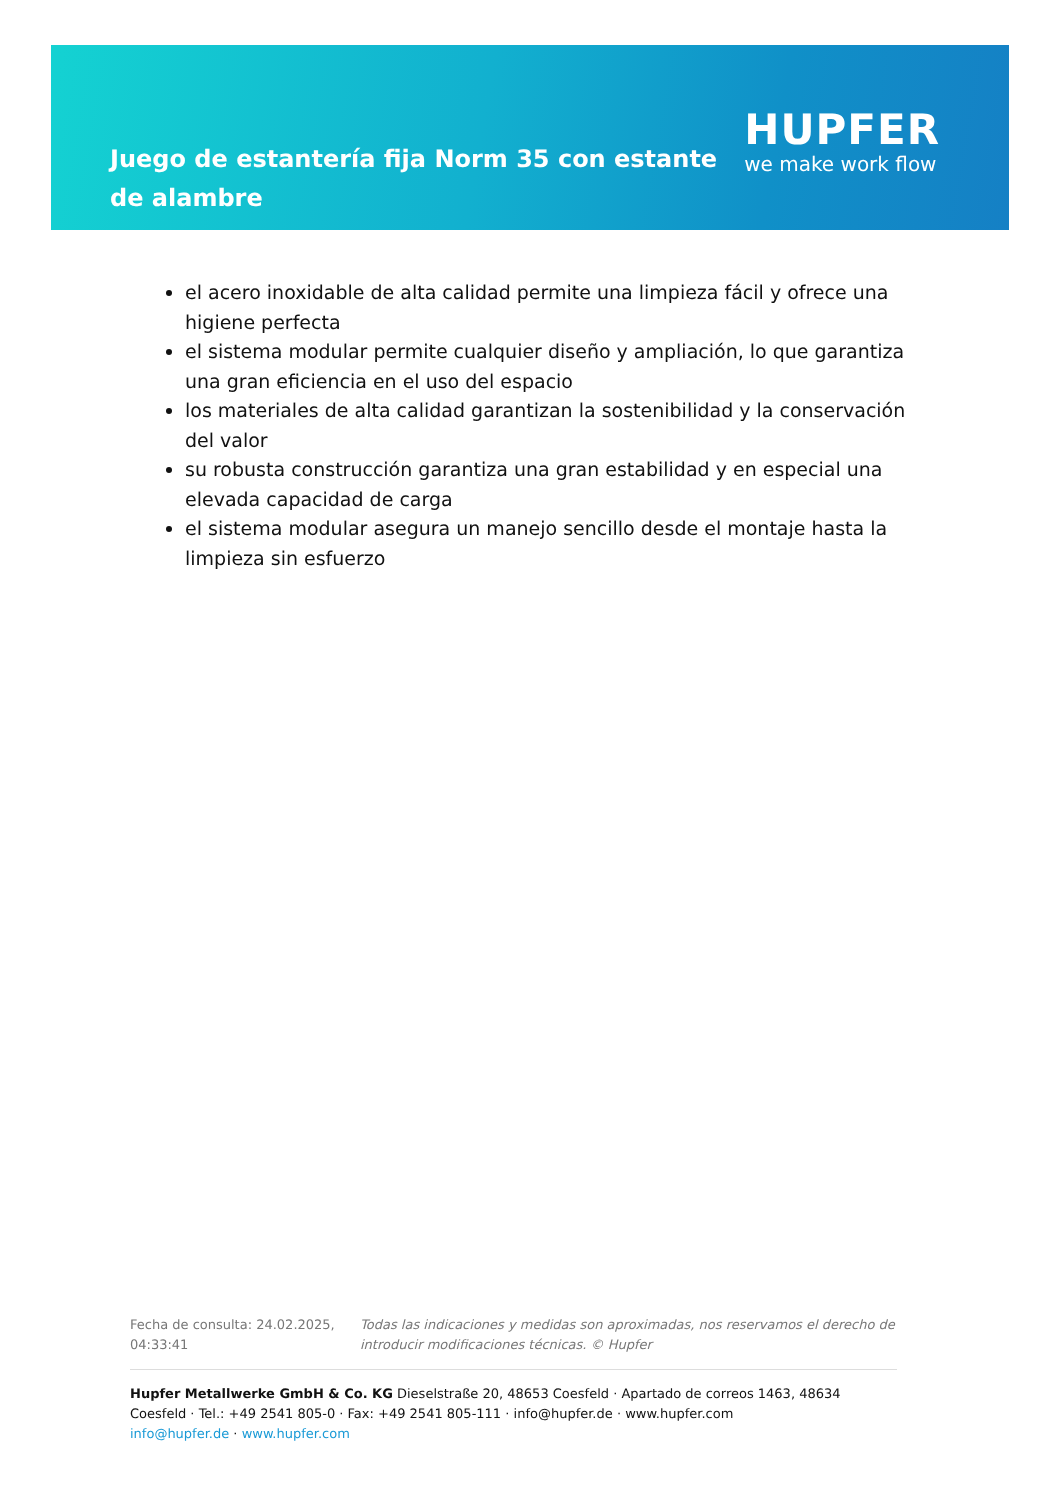Juego de estantería fija Norm 35 con estante de alambre
HUPFER
we make work flow
el acero inoxidable de alta calidad permite una limpieza fácil y ofrece una higiene perfecta
el sistema modular permite cualquier diseño y ampliación, lo que garantiza una gran eficiencia en el uso del espacio
los materiales de alta calidad garantizan la sostenibilidad y la conservación del valor
su robusta construcción garantiza una gran estabilidad y en especial una elevada capacidad de carga
el sistema modular asegura un manejo sencillo desde el montaje hasta la limpieza sin esfuerzo
Fecha de consulta: 24.02.2025, 04:33:41
Todas las indicaciones y medidas son aproximadas, nos reservamos el derecho de introducir modificaciones técnicas. © Hupfer
Hupfer Metallwerke GmbH & Co. KG Dieselstraße 20, 48653 Coesfeld · Apartado de correos 1463, 48634 Coesfeld · Tel.: +49 2541 805-0 · Fax: +49 2541 805-111 · info@hupfer.de · www.hupfer.com
info@hupfer.de · www.hupfer.com